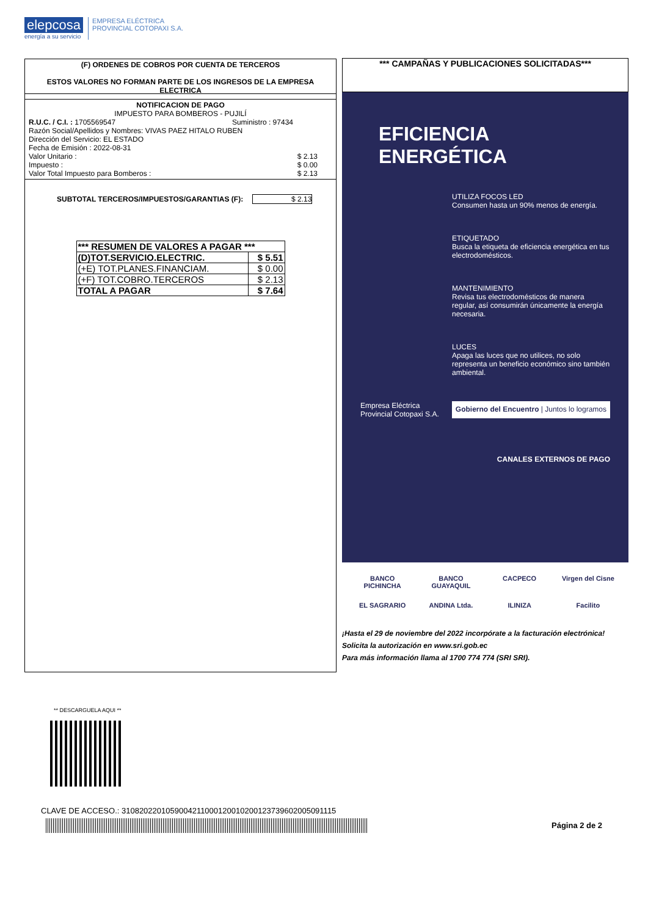elepcosa
energía a su servicio
EMPRESA ELÉCTRICA
PROVINCIAL COTOPAXI S.A.
(F) ORDENES DE COBROS POR CUENTA DE TERCEROS
ESTOS VALORES NO FORMAN PARTE DE LOS INGRESOS DE LA EMPRESA ELECTRICA
NOTIFICACION DE PAGO
IMPUESTO PARA BOMBEROS - PUJILÍ
R.U.C. / C.I. : 1705569547 Suministro : 97434
Razón Social/Apellidos y Nombres: VIVAS PAEZ HITALO RUBEN
Dirección del Servicio: EL ESTADO
Fecha de Emisión : 2022-08-31
Valor Unitario : $ 2.13
Impuesto : $ 0.00
Valor Total Impuesto para Bomberos : $ 2.13
SUBTOTAL TERCEROS/IMPUESTOS/GARANTIAS (F): $ 2.13
| *** RESUMEN DE VALORES A PAGAR *** | |
| (D)TOT.SERVICIO.ELECTRIC. | $ 5.51 |
| (+E) TOT.PLANES.FINANCIAM. | $ 0.00 |
| (+F) TOT.COBRO.TERCEROS | $ 2.13 |
| TOTAL A PAGAR | $ 7.64 |
*** CAMPAÑAS Y PUBLICACIONES SOLICITADAS***
EFICIENCIA
ENERGÉTICA
UTILIZA FOCOS LED
Consumen hasta un 90% menos de energía.
ETIQUETADO
Busca la etiqueta de eficiencia energética en tus electrodomésticos.
MANTENIMIENTO
Revisa tus electrodomésticos de manera regular, así consumirán únicamente la energía necesaria.
LUCES
Apaga las luces que no utilices, no solo representa un beneficio económico sino también ambiental.
Empresa Eléctrica
Provincial Cotopaxi S.A. Gobierno del Encuentro | Juntos lo logramos
CANALES EXTERNOS DE PAGO
BANCO PICHINCHA BANCO GUAYAQUIL CACPECO Virgen del Cisne EL SAGRARIO ANDINA Ltda. ILINIZA Facilito
¡Hasta el 29 de noviembre del 2022 incorpórate a la facturación electrónica!
Solicita la autorización en www.sri.gob.ec
Para más información llama al 1700 774 774 (SRI SRI).
** DESCARGUELA AQUI **
CLAVE DE ACCESO.: 3108202201059004211000120010200123739602005091115
Página 2 de 2